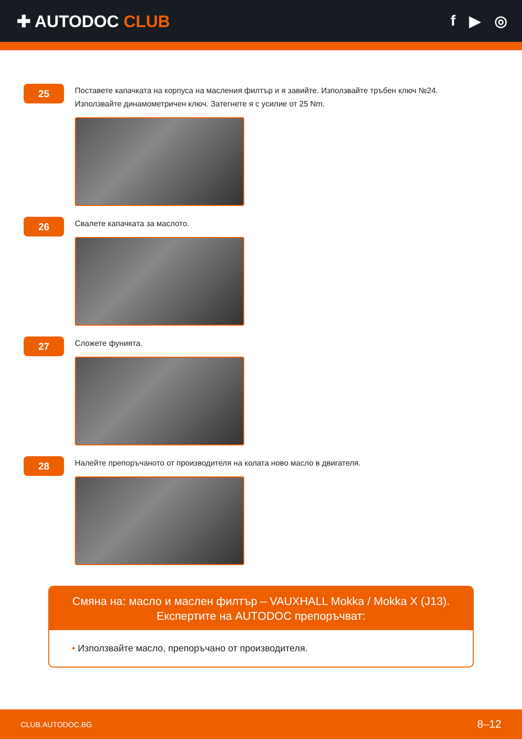✚ AUTODOC CLUB f ▶ ◎
25
Поставете капачката на корпуса на масления филтър и я завийте. Използвайте тръбен ключ №24.
Използвайте динамометричен ключ. Затегнете я с усилие от 25 Nm.
26
Свалете капачката за маслото.
27
Сложете фунията.
28
Налейте препоръчаното от производителя на колата ново масло в двигателя.
Смяна на: масло и маслен филтър – VAUXHALL Mokka / Mokka X (J13).
Експертите на AUTODOC препоръчват:
• Използвайте масло, препоръчано от производителя.
CLUB.AUTODOC.BG 8–12